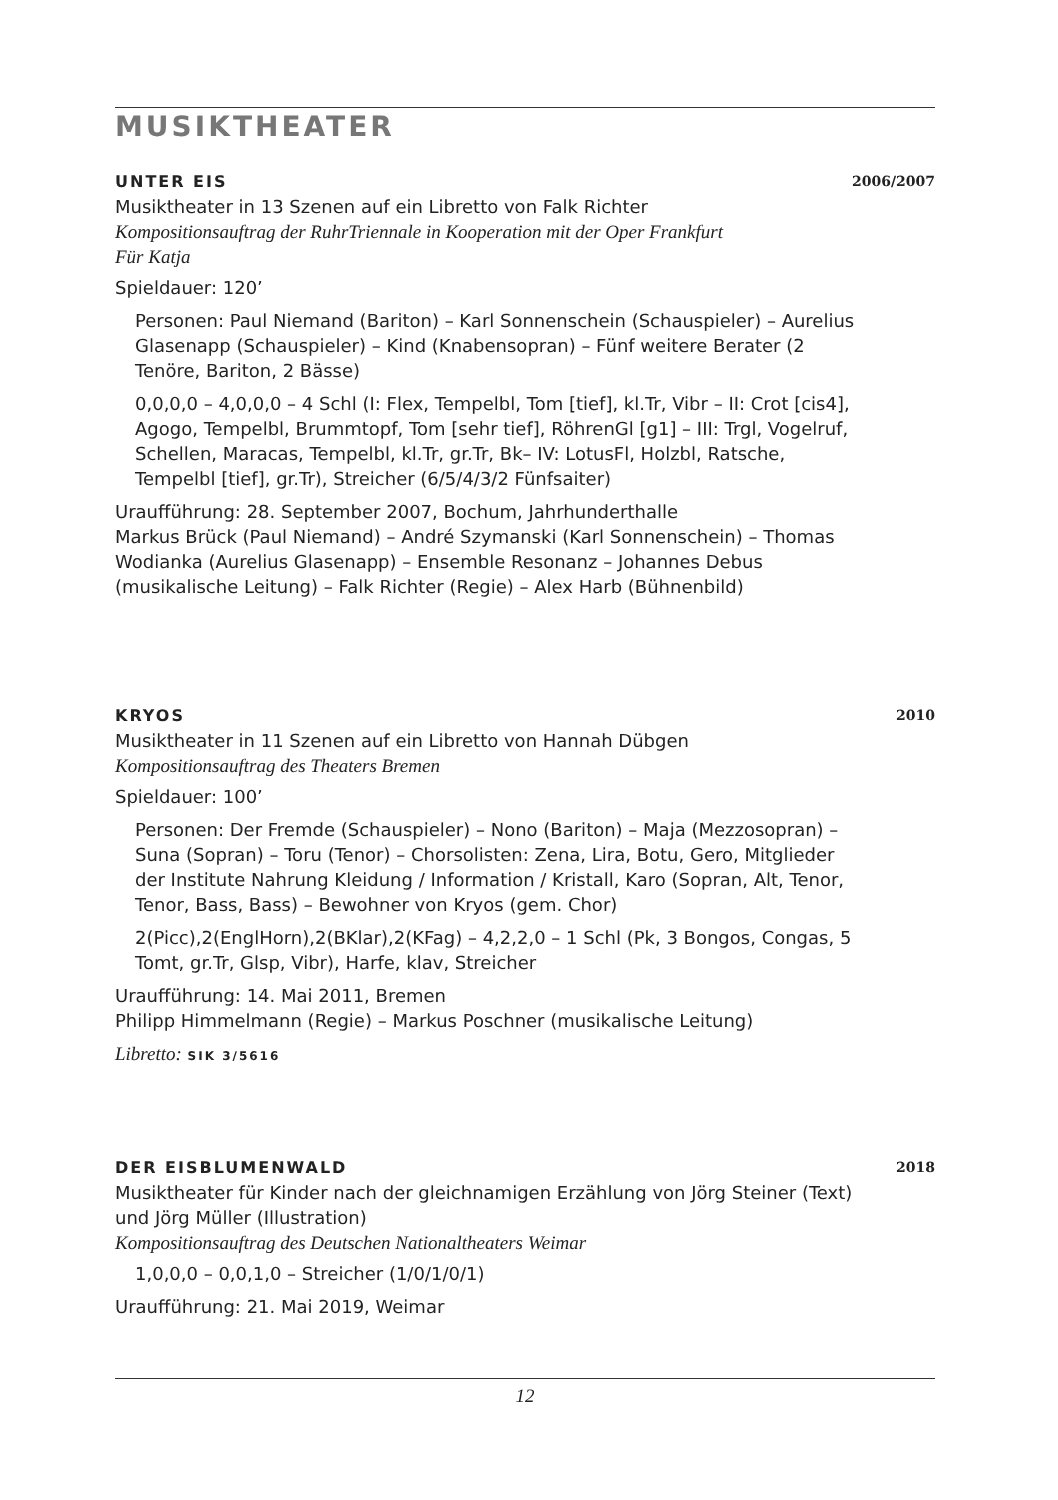MUSIKTHEATER
UNTER EIS 2006/2007
Musiktheater in 13 Szenen auf ein Libretto von Falk Richter
Kompositionsauftrag der RuhrTriennale in Kooperation mit der Oper Frankfurt
Für Katja
Spieldauer: 120’
Personen: Paul Niemand (Bariton) – Karl Sonnenschein (Schauspieler) – Aurelius Glasenapp (Schauspieler) – Kind (Knabensopran) – Fünf weitere Berater (2 Tenöre, Bariton, 2 Bässe)
0,0,0,0 – 4,0,0,0 – 4 Schl (I: Flex, Tempelbl, Tom [tief], kl.Tr, Vibr – II: Crot [cis4], Agogo, Tempelbl, Brummtopf, Tom [sehr tief], RöhrenGl [g1] – III: Trgl, Vogelruf, Schellen, Maracas, Tempelbl, kl.Tr, gr.Tr, Bk– IV: LotusFl, Holzbl, Ratsche, Tempelbl [tief], gr.Tr), Streicher (6/5/4/3/2 Fünfsaiter)
Uraufführung: 28. September 2007, Bochum, Jahrhunderthalle
Markus Brück (Paul Niemand) – André Szymanski (Karl Sonnenschein) – Thomas Wodianka (Aurelius Glasenapp) – Ensemble Resonanz – Johannes Debus (musikalische Leitung) – Falk Richter (Regie) – Alex Harb (Bühnenbild)
KRYOS 2010
Musiktheater in 11 Szenen auf ein Libretto von Hannah Dübgen
Kompositionsauftrag des Theaters Bremen
Spieldauer: 100’
Personen: Der Fremde (Schauspieler) – Nono (Bariton) – Maja (Mezzosopran) – Suna (Sopran) – Toru (Tenor) – Chorsolisten: Zena, Lira, Botu, Gero, Mitglieder der Institute Nahrung Kleidung / Information / Kristall, Karo (Sopran, Alt, Tenor, Tenor, Bass, Bass) – Bewohner von Kryos (gem. Chor)
2(Picc),2(EnglHorn),2(BKlar),2(KFag) – 4,2,2,0 – 1 Schl (Pk, 3 Bongos, Congas, 5 Tomt, gr.Tr, Glsp, Vibr), Harfe, klav, Streicher
Uraufführung: 14. Mai 2011, Bremen
Philipp Himmelmann (Regie) – Markus Poschner (musikalische Leitung)
Libretto: SIK 3/5616
DER EISBLUMENWALD 2018
Musiktheater für Kinder nach der gleichnamigen Erzählung von Jörg Steiner (Text) und Jörg Müller (Illustration)
Kompositionsauftrag des Deutschen Nationaltheaters Weimar
1,0,0,0 – 0,0,1,0 – Streicher (1/0/1/0/1)
Uraufführung: 21. Mai 2019, Weimar
12